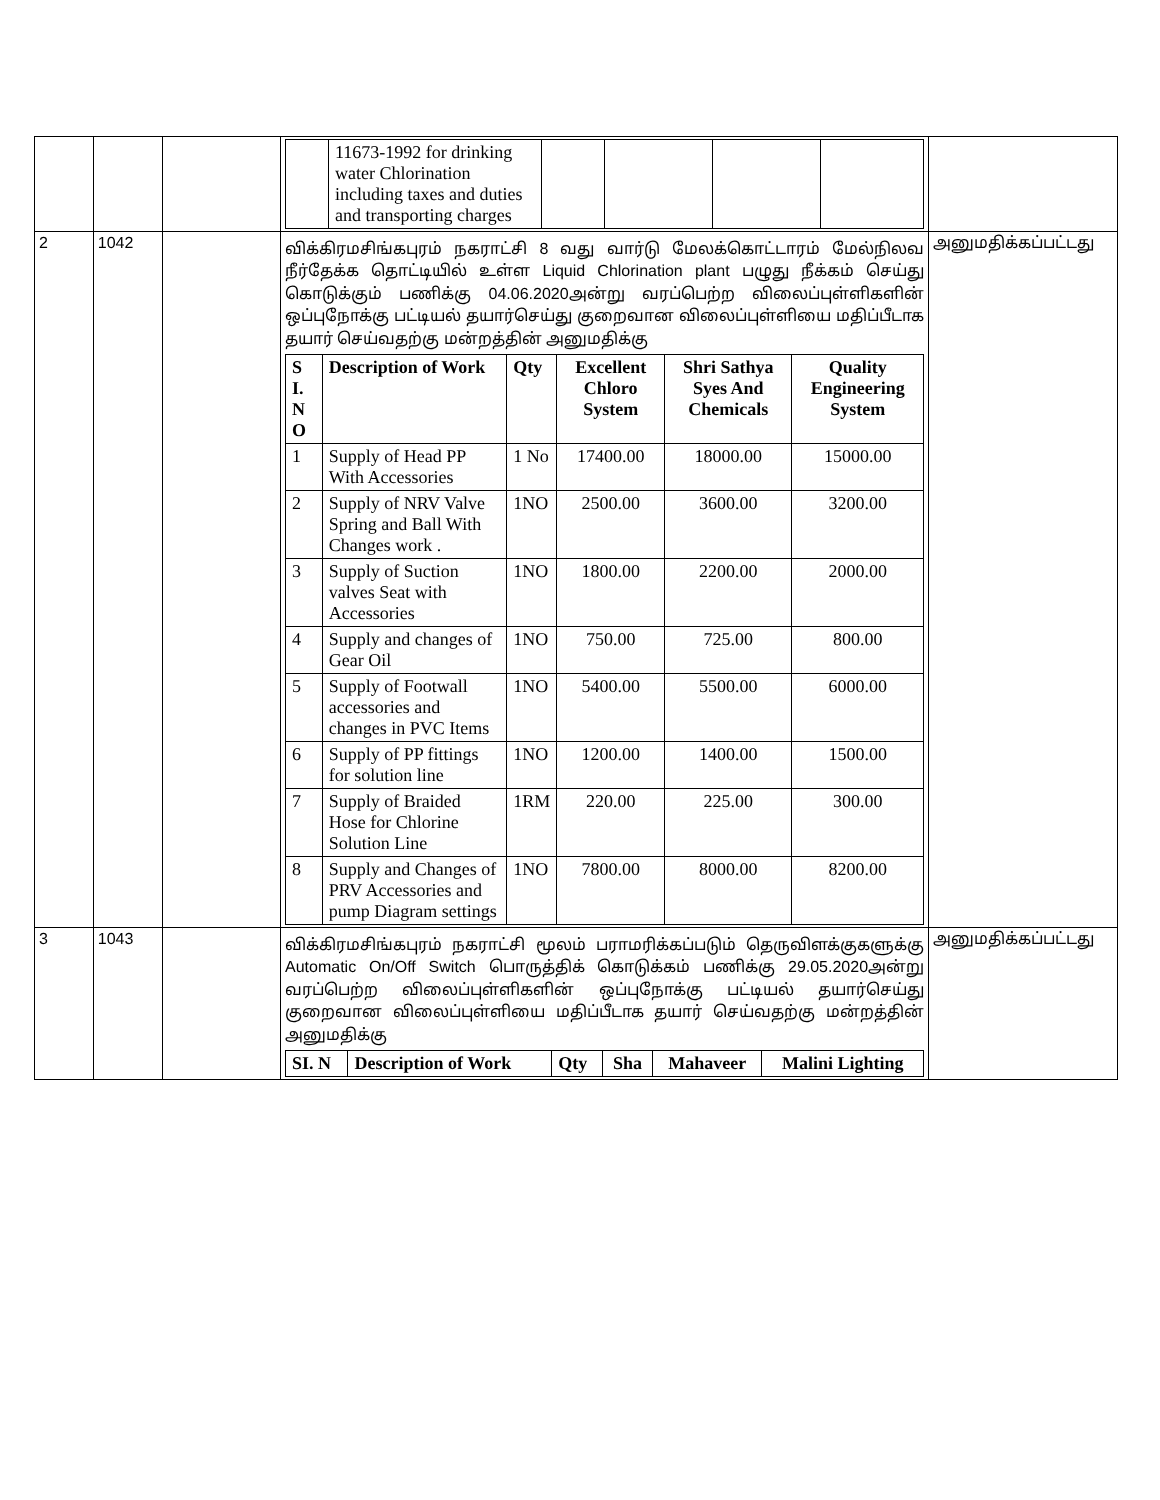| | | | / / 11673-1992 for drinking water Chlorination including taxes and duties and transporting charges / / / / / | |
| 2 | 1042 | | விக்கிரமசிங்கபுரம் நகராட்சி 8 வது வார்டு மேலக்கொட்டாரம் மேல்நிலவ நீர்தேக்க தொட்டியில் உள்ள Liquid Chlorination plant பழுது நீக்கம் செய்து கொடுக்கும் பணிக்கு 04.06.2020அன்று வரப்பெற்ற விலைப்புள்ளிகளின் ஒப்புநோக்கு பட்டியல் தயார்செய்து குறைவான விலைப்புள்ளியை மதிப்பீடாக தயார் செய்வதற்கு மன்றத்தின் அனுமதிக்கு / S I. N O / Description of Work / Qty / Excellent Chloro System / Shri Sathya Syes And Chemicals / Quality Engineering System / / --- / --- / --- / --- / --- / --- / / 1 / Supply of Head PP With Accessories / 1 No / 17400.00 / 18000.00 / 15000.00 / / 2 / Supply of NRV Valve Spring and Ball With Changes work . / 1NO / 2500.00 / 3600.00 / 3200.00 / / 3 / Supply of Suction valves Seat with Accessories / 1NO / 1800.00 / 2200.00 / 2000.00 / / 4 / Supply and changes of Gear Oil / 1NO / 750.00 / 725.00 / 800.00 / / 5 / Supply of Footwall accessories and changes in PVC Items / 1NO / 5400.00 / 5500.00 / 6000.00 / / 6 / Supply of PP fittings for solution line / 1NO / 1200.00 / 1400.00 / 1500.00 / / 7 / Supply of Braided Hose for Chlorine Solution Line / 1RM / 220.00 / 225.00 / 300.00 / / 8 / Supply and Changes of PRV Accessories and pump Diagram settings / 1NO / 7800.00 / 8000.00 / 8200.00 / | அனுமதிக்கப்பட்டது |
| 3 | 1043 | | விக்கிரமசிங்கபுரம் நகராட்சி மூலம் பராமரிக்கப்படும் தெருவிளக்குகளுக்கு Automatic On/Off Switch பொருத்திக் கொடுக்கம் பணிக்கு 29.05.2020அன்று வரப்பெற்ற விலைப்புள்ளிகளின் ஒப்புநோக்கு பட்டியல் தயார்செய்து குறைவான விலைப்புள்ளியை மதிப்பீடாக தயார் செய்வதற்கு மன்றத்தின் அனுமதிக்கு / SI. N / Description of Work / Qty / Sha / Mahaveer / Malini Lighting / / --- / --- / --- / --- / --- / --- / | அனுமதிக்கப்பட்டது |